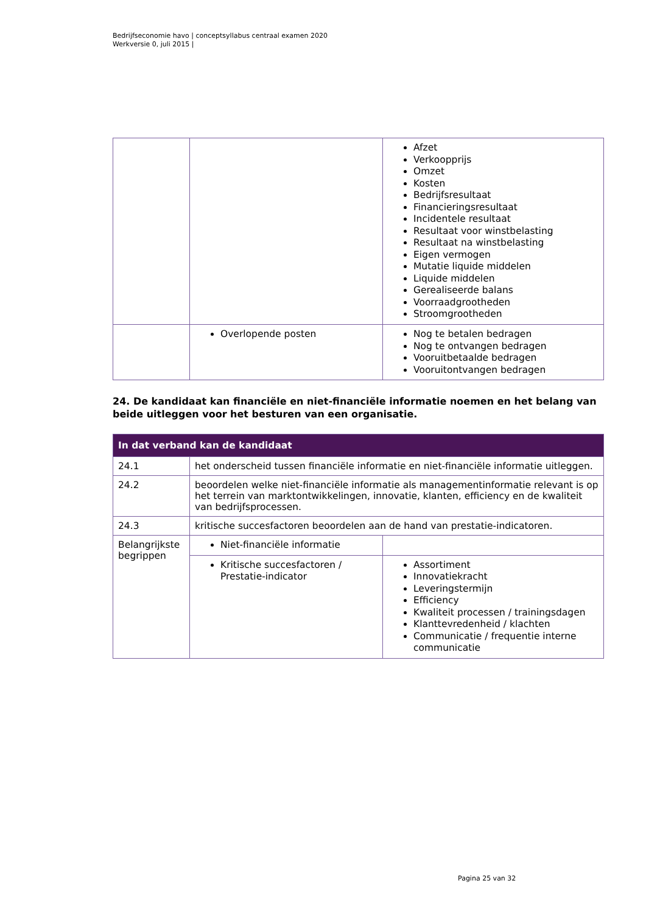Bedrijfseconomie havo | conceptsyllabus centraal examen 2020
Werkversie 0, juli 2015 |
| | | Afzet Verkoopprijs Omzet Kosten Bedrijfsresultaat Financieringsresultaat Incidentele resultaat Resultaat voor winstbelasting Resultaat na winstbelasting Eigen vermogen Mutatie liquide middelen Liquide middelen Gerealiseerde balans Voorraadgrootheden Stroomgrootheden |
| | Overlopende posten | Nog te betalen bedragen Nog te ontvangen bedragen Vooruitbetaalde bedragen Vooruitontvangen bedragen |
24. De kandidaat kan financiële en niet-financiële informatie noemen en het belang van beide uitleggen voor het besturen van een organisatie.
| In dat verband kan de kandidaat | | |
| --- | --- | --- |
| 24.1 | het onderscheid tussen financiële informatie en niet-financiële informatie uitleggen. | |
| 24.2 | beoordelen welke niet-financiële informatie als managementinformatie relevant is op het terrein van marktontwikkelingen, innovatie, klanten, efficiency en de kwaliteit van bedrijfsprocessen. | |
| 24.3 | kritische succesfactoren beoordelen aan de hand van prestatie-indicatoren. | |
| Belangrijkste begrippen | Niet-financiële informatie | |
| | Kritische succesfactoren / Prestatie-indicator | Assortiment Innovatiekracht Leveringstermijn Efficiency Kwaliteit processen / trainingsdagen Klanttevredenheid / klachten Communicatie / frequentie interne communicatie |
Pagina 25 van 32